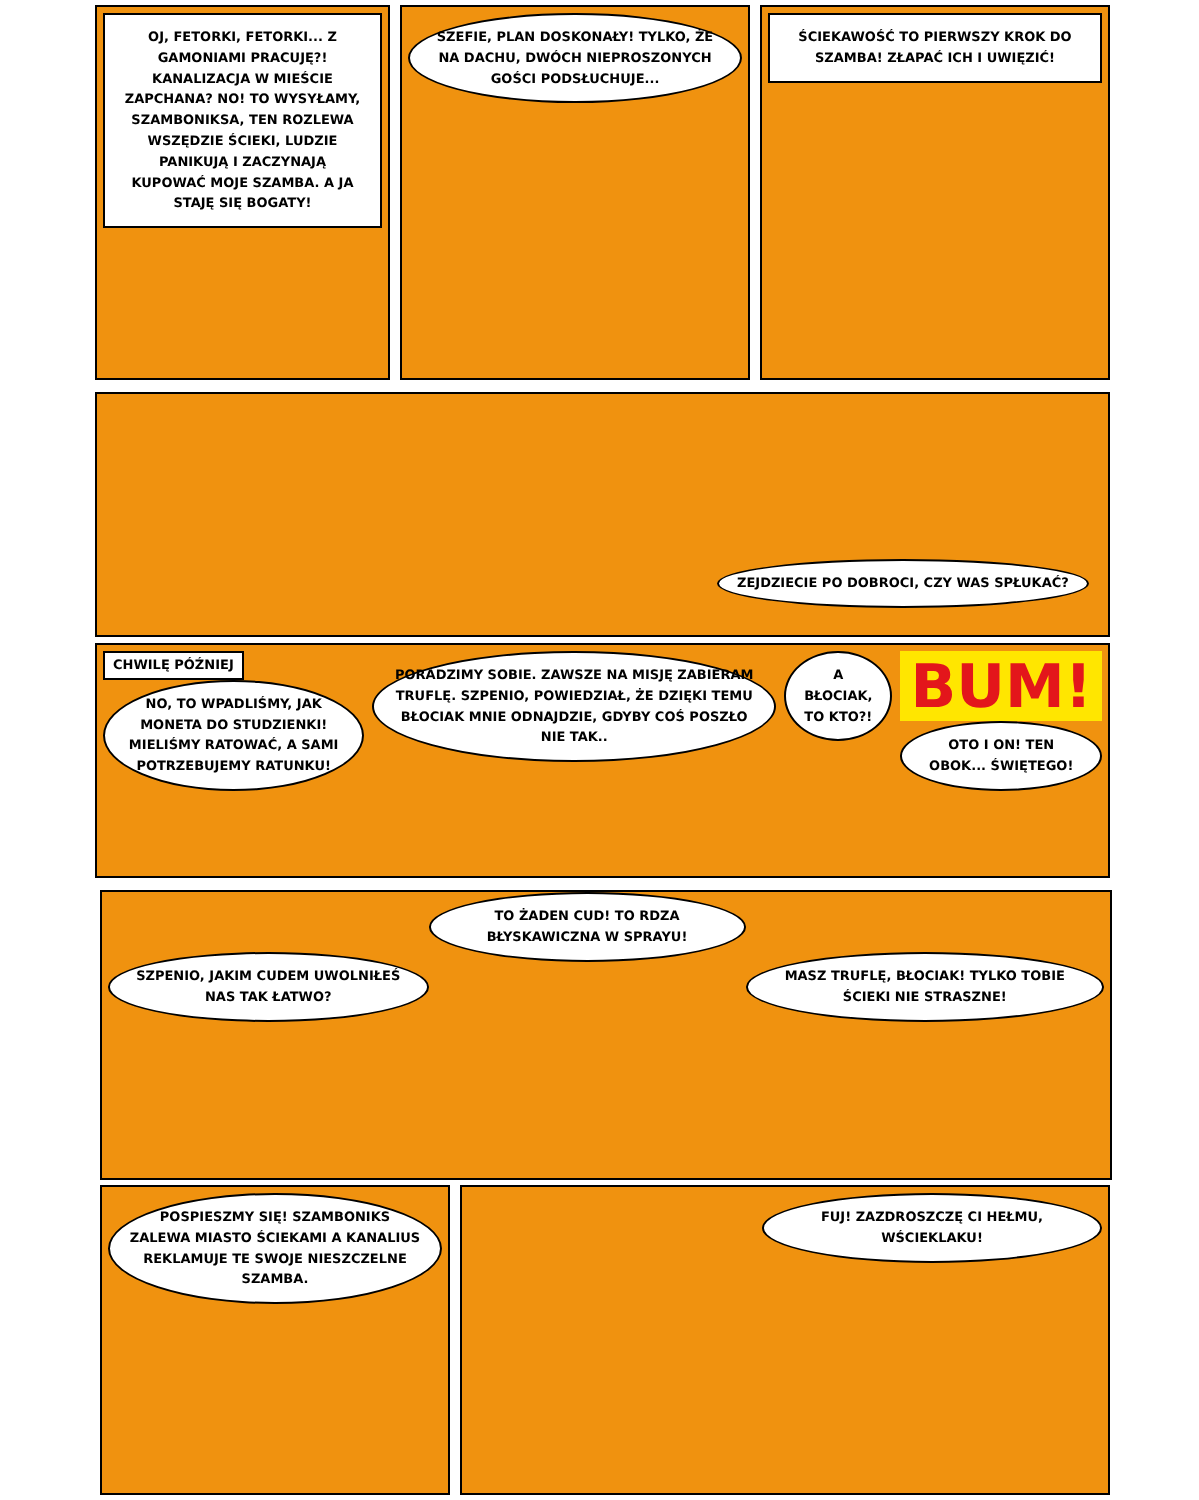OJ, FETORKI, FETORKI... Z GAMONIAMI PRACUJĘ?! KANALIZACJA W MIEŚCIE ZAPCHANA? NO! TO WYSYŁAMY, SZAMBONIKSA, TEN ROZLEWA WSZĘDZIE ŚCIEKI, LUDZIE PANIKUJĄ I ZACZYNAJĄ KUPOWAĆ MOJE SZAMBA. A JA STAJĘ SIĘ BOGATY!
SZEFIE, PLAN DOSKONAŁY! TYLKO, ŻE NA DACHU, DWÓCH NIEPROSZONYCH GOŚCI PODSŁUCHUJE...
ŚCIEKAWOŚĆ TO PIERWSZY KROK DO SZAMBA! ZŁAPAĆ ICH I UWIĘZIĆ!
ZEJDZIECIE PO DOBROCI, CZY WAS SPŁUKAĆ?
CHWILĘ PÓŹNIEJ
NO, TO WPADLIŚMY, JAK MONETA DO STUDZIENKI! MIELIŚMY RATOWAĆ, A SAMI POTRZEBUJEMY RATUNKU!
PORADZIMY SOBIE. ZAWSZE NA MISJĘ ZABIERAM TRUFLĘ. SZPENIO, POWIEDZIAŁ, ŻE DZIĘKI TEMU BŁOCIAK MNIE ODNAJDZIE, GDYBY COŚ POSZŁO NIE TAK..
A BŁOCIAK, TO KTO?!
BUM!
OTO I ON! TEN OBOK... ŚWIĘTEGO!
SZPENIO, JAKIM CUDEM UWOLNIŁEŚ NAS TAK ŁATWO?
TO ŻADEN CUD! TO RDZA BŁYSKAWICZNA W SPRAYU!
MASZ TRUFLĘ, BŁOCIAK! TYLKO TOBIE ŚCIEKI NIE STRASZNE!
POSPIESZMY SIĘ! SZAMBONIKS ZALEWA MIASTO ŚCIEKAMI A KANALIUS REKLAMUJE TE SWOJE NIESZCZELNE SZAMBA.
FUJ! ZAZDROSZCZĘ CI HEŁMU, WŚCIEKLAKU!